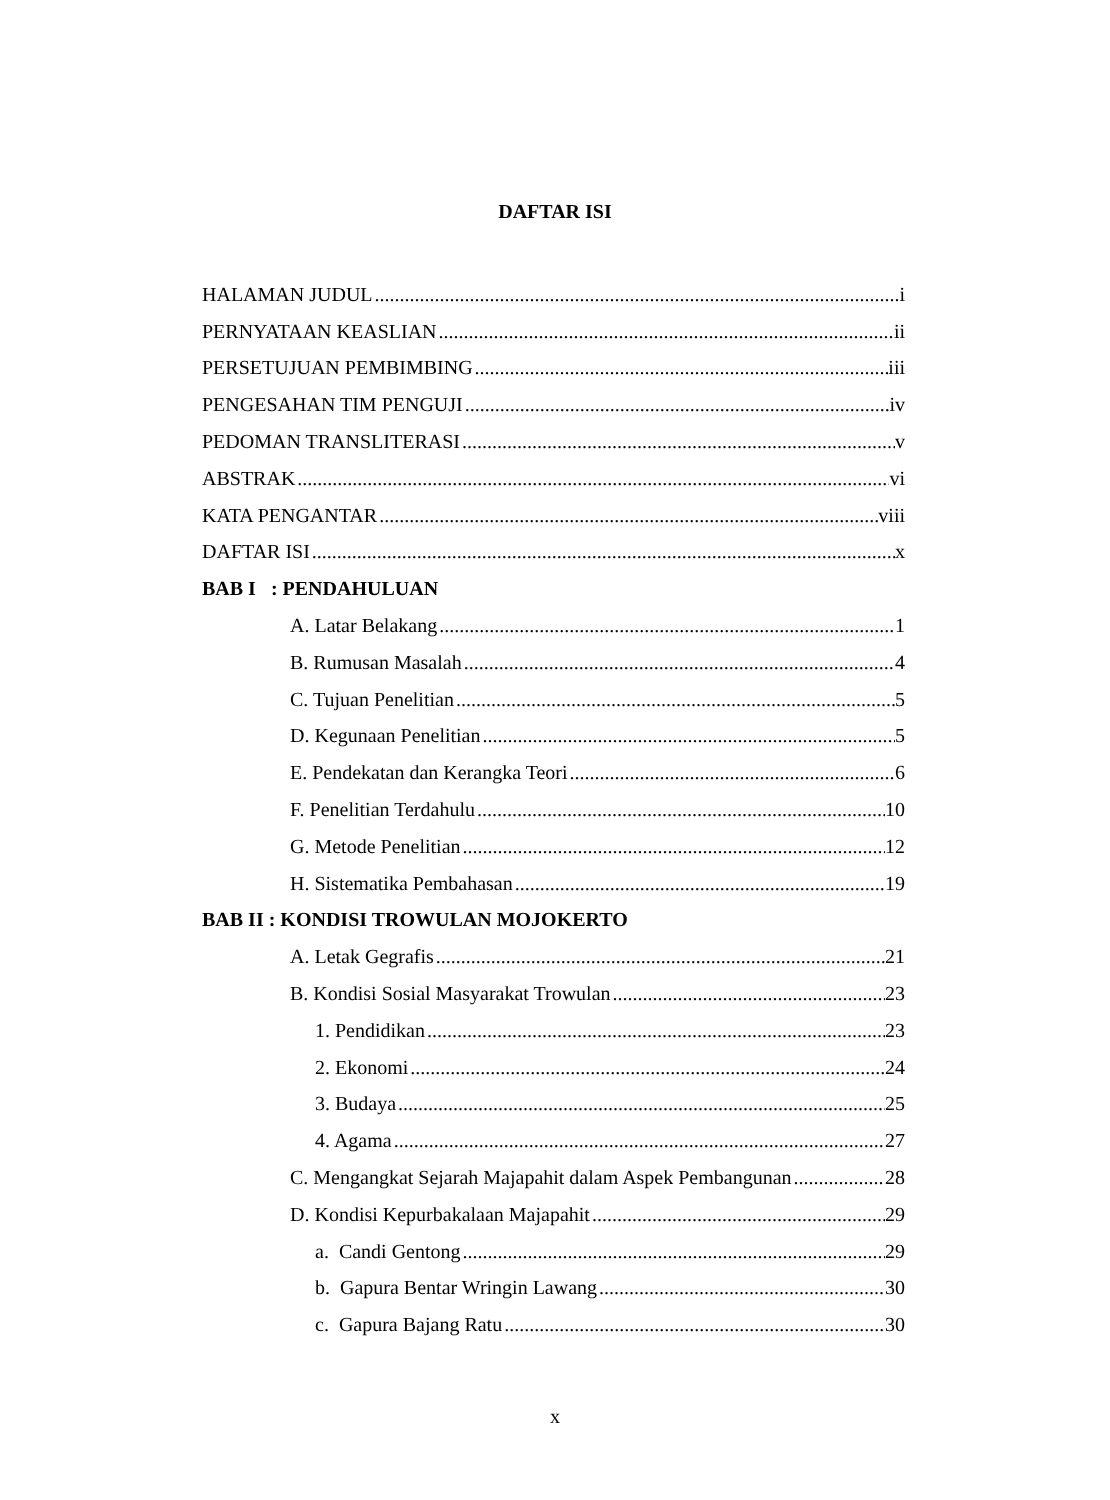DAFTAR ISI
HALAMAN JUDUL i
PERNYATAAN KEASLIAN ii
PERSETUJUAN PEMBIMBING iii
PENGESAHAN TIM PENGUJI iv
PEDOMAN TRANSLITERASI v
ABSTRAK vi
KATA PENGANTAR viii
DAFTAR ISI x
BAB I : PENDAHULUAN
A. Latar Belakang 1
B. Rumusan Masalah 4
C. Tujuan Penelitian 5
D. Kegunaan Penelitian 5
E. Pendekatan dan Kerangka Teori 6
F. Penelitian Terdahulu 10
G. Metode Penelitian 12
H. Sistematika Pembahasan 19
BAB II : KONDISI TROWULAN MOJOKERTO
A. Letak Gegrafis 21
B. Kondisi Sosial Masyarakat Trowulan 23
1. Pendidikan 23
2. Ekonomi 24
3. Budaya 25
4. Agama 27
C. Mengangkat Sejarah Majapahit dalam Aspek Pembangunan 28
D. Kondisi Kepurbakalaan Majapahit 29
a. Candi Gentong 29
b. Gapura Bentar Wringin Lawang 30
c. Gapura Bajang Ratu 30
x